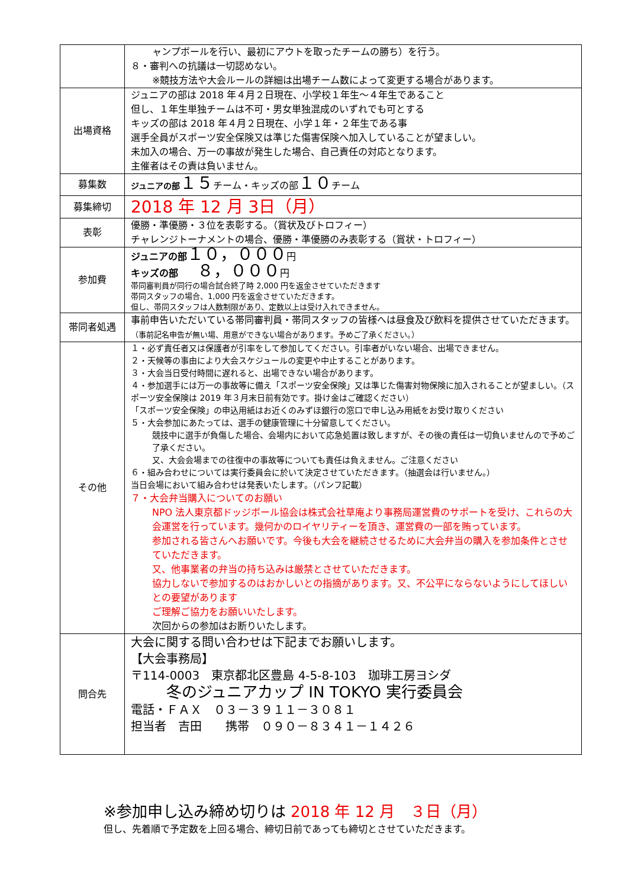| | ャンプボールを行い、最初にアウトを取ったチームの勝ち）を行う。 ８・審判への抗議は一切認めない。 ※競技方法や大会ルールの詳細は出場チーム数によって変更する場合があります。 |
| 出場資格 | ジュニアの部は 2018 年４月２日現在、小学校１年生～４年生であること 但し、１年生単独チームは不可・男女単独混成のいずれでも可とする キッズの部は 2018 年４月２日現在、小学１年・２年生である事 選手全員がスポーツ安全保険又は準じた傷害保険へ加入していることが望ましい。 未加入の場合、万一の事故が発生した場合、自己責任の対応となります。 主催者はその責は負いません。 |
| 募集数 | ジュニアの部 １５ チーム・キッズの部 １０ チーム |
| 募集締切 | 2018 年 12 月 3日（月） |
| 表彰 | 優勝・準優勝・３位を表彰する。（賞状及びトロフィー） チャレンジトーナメントの場合、優勝・準優勝のみ表彰する（賞状・トロフィー） |
| 参加費 | ジュニアの部 １０，０００ 円 キッズの部 ８，０００ 円 帯同審判員が同行の場合試合終了時 2,000 円を返金させていただきます 帯同スタッフの場合、1,000 円を返金させていただきます。 但し、帯同スタッフは人数制限があり、定数以上は受け入れできません。 |
| 帯同者処遇 | 事前申告いただいている帯同審判員・帯同スタッフの皆様へは昼食及び飲料を提供させていただきます。 （事前記名申告が無い場、用意ができない場合があります。予めご了承ください。） |
| その他 | １・必ず責任者又は保護者が引率をして参加してください。引率者がいない場合、出場できません。 ２・天候等の事由により大会スケジュールの変更や中止することがあります。 ３・大会当日受付時間に遅れると、出場できない場合があります。 ４・参加選手には万一の事故等に備え「スポーツ安全保険」又は準じた傷害対物保険に加入されることが望ましい。（スポーツ安全保険は 2019 年３月末日前有効です。掛け金はご確認ください） 「スポーツ安全保険」の申込用紙はお近くのみずほ銀行の窓口で申し込み用紙をお受け取りください ５・大会参加にあたっては、選手の健康管理に十分留意してください。 競技中に選手が負傷した場合、会場内において応急処置は致しますが、その後の責任は一切負いませんので予めご了承ください。 又、大会会場までの往復中の事故等についても責任は負えません。ご注意ください ６・組み合わせについては実行委員会に於いて決定させていただきます。（抽選会は行いません。） 当日会場において組み合わせは発表いたします。（パンフ記載） ７・大会弁当購入についてのお願い NPO 法人東京都ドッジボール協会は株式会社草庵より事務局運営費のサポートを受け、これらの大会運営を行っています。幾何かのロイヤリティーを頂き、運営費の一部を賄っています。 参加される皆さんへお願いです。今後も大会を継続させるために大会弁当の購入を参加条件とさせていただきます。 又、他事業者の弁当の持ち込みは厳禁とさせていただきます。 協力しないで参加するのはおかしいとの指摘があります。又、不公平にならないようにしてほしいとの要望があります ご理解ご協力をお願いいたします。 次回からの参加はお断りいたします。 |
| 問合先 | 大会に関する問い合わせは下記までお願いします。 【大会事務局】 〒114-0003 東京都北区豊島 4-5-8-103 珈琲工房ヨシダ 冬のジュニアカップ IN TOKYO 実行委員会 電話・ＦＡＸ ０３－３９１１－３０８１ 担当者 吉田 携帯 ０９０－８３４１－１４２６ |
※参加申し込み締め切りは 2018 年 12 月　３日（月）
但し、先着順で予定数を上回る場合、締切日前であっても締切とさせていただきます。